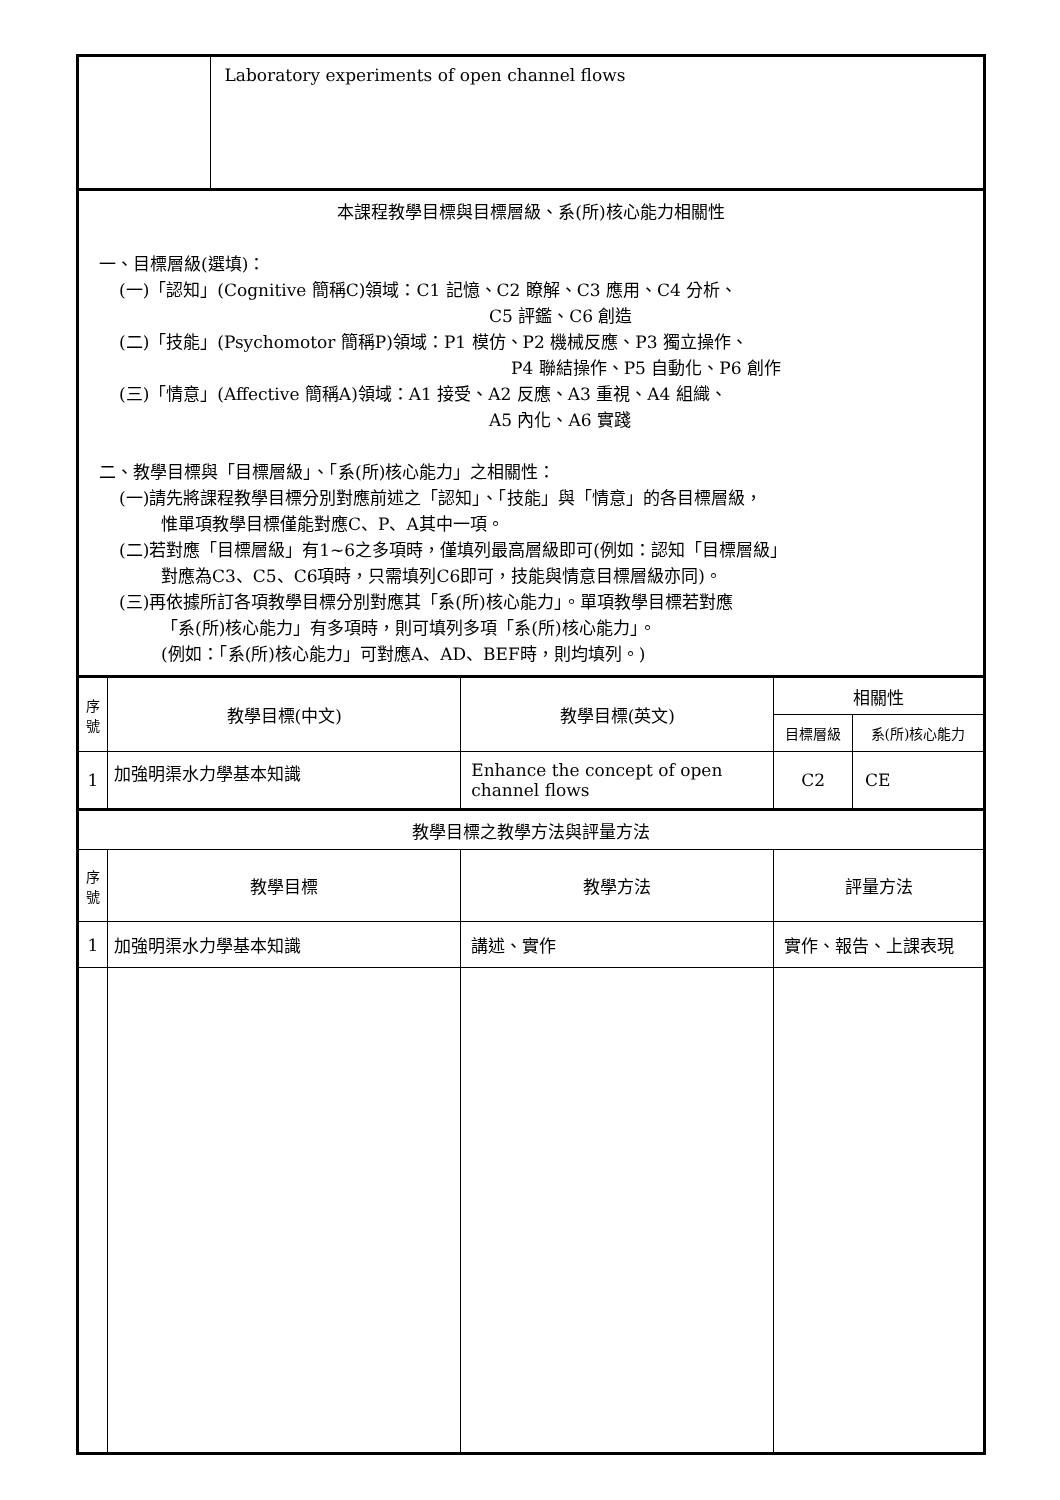| | | Laboratory experiments of open channel flows | | | |
| 本課程教學目標與目標層級、系(所)核心能力相關性 一、目標層級(選填)： (一)「認知」(Cognitive 簡稱C)領域：C1 記憶、C2 瞭解、C3 應用、C4 分析、 C5 評鑑、C6 創造 (二)「技能」(Psychomotor 簡稱P)領域：P1 模仿、P2 機械反應、P3 獨立操作、 P4 聯結操作、P5 自動化、P6 創作 (三)「情意」(Affective 簡稱A)領域：A1 接受、A2 反應、A3 重視、A4 組織、 A5 內化、A6 實踐 二、教學目標與「目標層級」、「系(所)核心能力」之相關性： (一)請先將課程教學目標分別對應前述之「認知」、「技能」與「情意」的各目標層級， 惟單項教學目標僅能對應C、P、A其中一項。 (二)若對應「目標層級」有1~6之多項時，僅填列最高層級即可(例如：認知「目標層級」 對應為C3、C5、C6項時，只需填列C6即可，技能與情意目標層級亦同)。 (三)再依據所訂各項教學目標分別對應其「系(所)核心能力」。單項教學目標若對應 「系(所)核心能力」有多項時，則可填列多項「系(所)核心能力」。 (例如：「系(所)核心能力」可對應A、AD、BEF時，則均填列。) | | | | | |
| 序 號 | 教學目標(中文) | | 教學目標(英文) | 相關性 | |
| | | | | 目標層級 | 系(所)核心能力 |
| 1 | 加強明渠水力學基本知識 | | Enhance the concept of open channel flows | C2 | CE |
| 教學目標之教學方法與評量方法 | | | | | |
| 序 號 | 教學目標 | | 教學方法 | 評量方法 | |
| 1 | 加強明渠水力學基本知識 | | 講述、實作 | 實作、報告、上課表現 | |